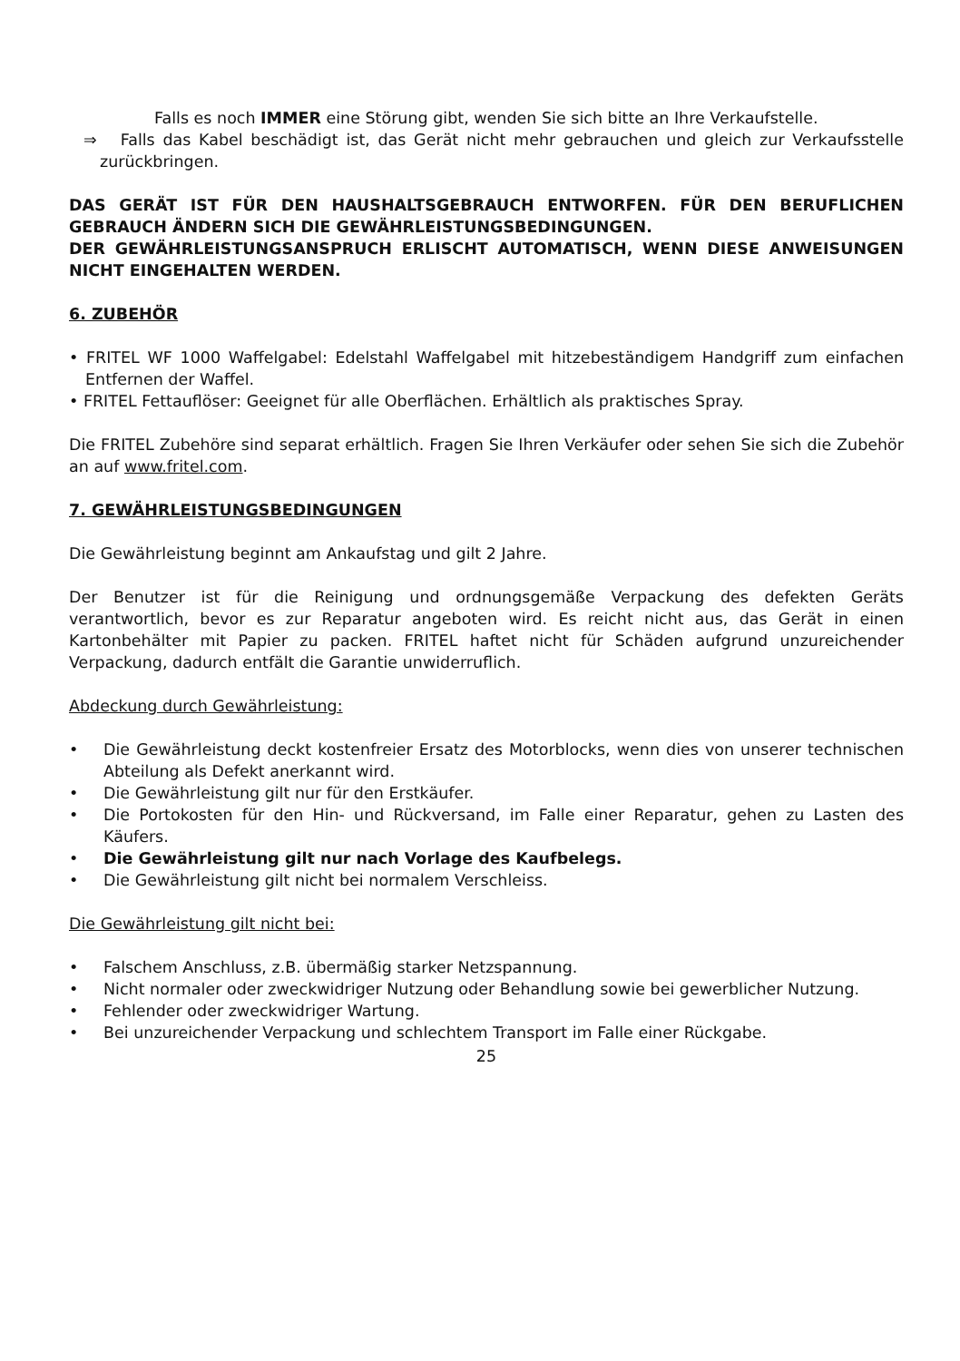Falls es noch IMMER eine Störung gibt, wenden Sie sich bitte an Ihre Verkaufstelle.
⇒ Falls das Kabel beschädigt ist, das Gerät nicht mehr gebrauchen und gleich zur Verkaufsstelle zurückbringen.
DAS GERÄT IST FÜR DEN HAUSHALTSGEBRAUCH ENTWORFEN. FÜR DEN BERUFLICHEN GEBRAUCH ÄNDERN SICH DIE GEWÄHRLEISTUNGSBEDINGUNGEN.
DER GEWÄHRLEISTUNGSANSPRUCH ERLISCHT AUTOMATISCH, WENN DIESE ANWEISUNGEN NICHT EINGEHALTEN WERDEN.
6. ZUBEHÖR
• FRITEL WF 1000 Waffelgabel: Edelstahl Waffelgabel mit hitzebeständigem Handgriff zum einfachen Entfernen der Waffel.
• FRITEL Fettauflöser: Geeignet für alle Oberflächen. Erhältlich als praktisches Spray.
Die FRITEL Zubehöre sind separat erhältlich. Fragen Sie Ihren Verkäufer oder sehen Sie sich die Zubehör an auf www.fritel.com.
7. GEWÄHRLEISTUNGSBEDINGUNGEN
Die Gewährleistung beginnt am Ankaufstag und gilt 2 Jahre.
Der Benutzer ist für die Reinigung und ordnungsgemäße Verpackung des defekten Geräts verantwortlich, bevor es zur Reparatur angeboten wird. Es reicht nicht aus, das Gerät in einen Kartonbehälter mit Papier zu packen. FRITEL haftet nicht für Schäden aufgrund unzureichender Verpackung, dadurch entfält die Garantie unwiderruflich.
Abdeckung durch Gewährleistung:
• Die Gewährleistung deckt kostenfreier Ersatz des Motorblocks, wenn dies von unserer technischen Abteilung als Defekt anerkannt wird.
• Die Gewährleistung gilt nur für den Erstkäufer.
• Die Portokosten für den Hin- und Rückversand, im Falle einer Reparatur, gehen zu Lasten des Käufers.
• Die Gewährleistung gilt nur nach Vorlage des Kaufbelegs.
• Die Gewährleistung gilt nicht bei normalem Verschleiss.
Die Gewährleistung gilt nicht bei:
• Falschem Anschluss, z.B. übermäßig starker Netzspannung.
• Nicht normaler oder zweckwidriger Nutzung oder Behandlung sowie bei gewerblicher Nutzung.
• Fehlender oder zweckwidriger Wartung.
• Bei unzureichender Verpackung und schlechtem Transport im Falle einer Rückgabe.
25